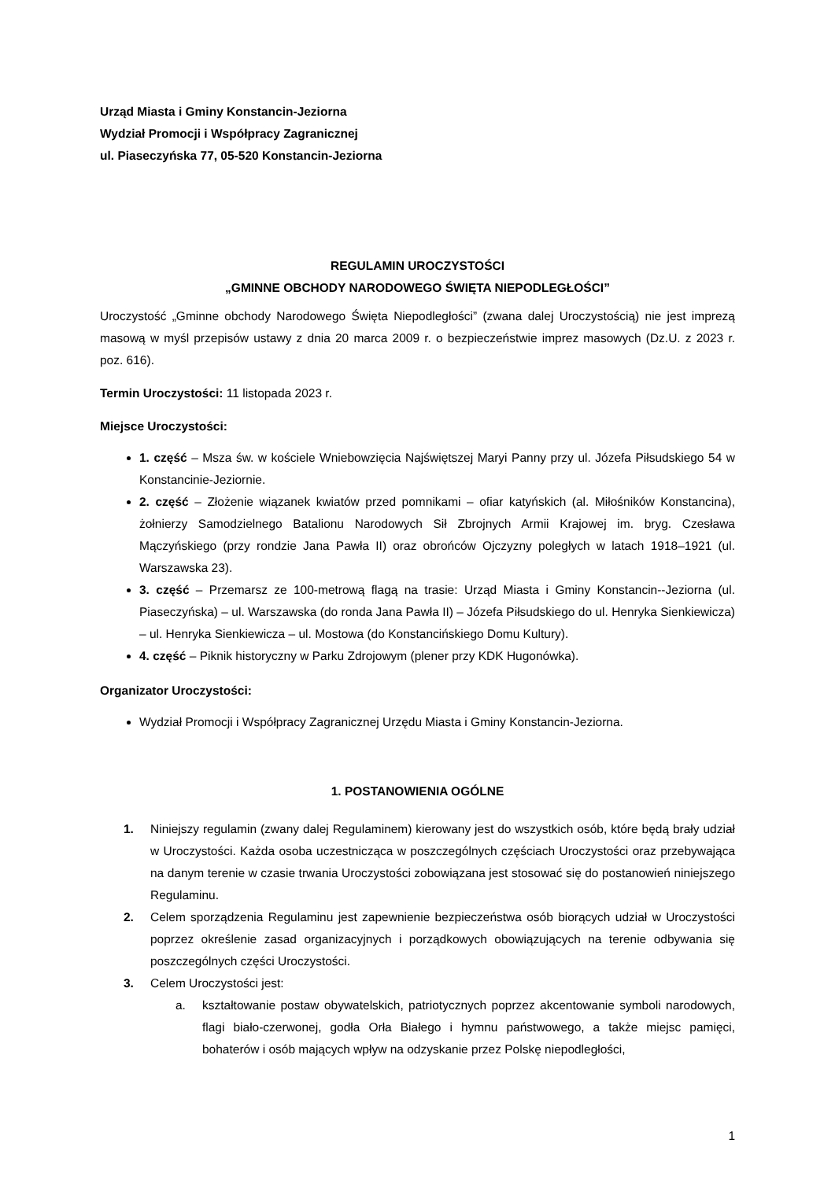Urząd Miasta i Gminy Konstancin-Jeziorna
Wydział Promocji i Współpracy Zagranicznej
ul. Piaseczyńska 77, 05-520 Konstancin-Jeziorna
REGULAMIN UROCZYSTOŚCI
„GMINNE OBCHODY NARODOWEGO ŚWIĘTA NIEPODLEGŁOŚCI”
Uroczystość „Gminne obchody Narodowego Święta Niepodległości” (zwana dalej Uroczystością) nie jest imprezą masową w myśl przepisów ustawy z dnia 20 marca 2009 r. o bezpieczeństwie imprez masowych (Dz.U. z 2023 r. poz. 616).
Termin Uroczystości: 11 listopada 2023 r.
Miejsce Uroczystości:
1. część – Msza św. w kościele Wniebowzięcia Najświętszej Maryi Panny przy ul. Józefa Piłsudskiego 54 w Konstancinie-Jeziornie.
2. część – Złożenie wiązanek kwiatów przed pomnikami – ofiar katyńskich (al. Miłośników Konstancina), żołnierzy Samodzielnego Batalionu Narodowych Sił Zbrojnych Armii Krajowej im. bryg. Czesława Mączyńskiego (przy rondzie Jana Pawła II) oraz obrońców Ojczyzny poległych w latach 1918–1921 (ul. Warszawska 23).
3. część – Przemarsz ze 100-metrową flagą na trasie: Urząd Miasta i Gminy Konstancin--Jeziorna (ul. Piaseczyńska) – ul. Warszawska (do ronda Jana Pawła II) – Józefa Piłsudskiego do ul. Henryka Sienkiewicza) – ul. Henryka Sienkiewicza – ul. Mostowa (do Konstancińskiego Domu Kultury).
4. część – Piknik historyczny w Parku Zdrojowym (plener przy KDK Hugonówka).
Organizator Uroczystości:
Wydział Promocji i Współpracy Zagranicznej Urzędu Miasta i Gminy Konstancin-Jeziorna.
1. POSTANOWIENIA OGÓLNE
1. Niniejszy regulamin (zwany dalej Regulaminem) kierowany jest do wszystkich osób, które będą brały udział w Uroczystości. Każda osoba uczestnicząca w poszczególnych częściach Uroczystości oraz przebywająca na danym terenie w czasie trwania Uroczystości zobowiązana jest stosować się do postanowień niniejszego Regulaminu.
2. Celem sporządzenia Regulaminu jest zapewnienie bezpieczeństwa osób biorących udział w Uroczystości poprzez określenie zasad organizacyjnych i porządkowych obowiązujących na terenie odbywania się poszczególnych części Uroczystości.
3. Celem Uroczystości jest:
a. kształtowanie postaw obywatelskich, patriotycznych poprzez akcentowanie symboli narodowych, flagi biało-czerwonej, godła Orła Białego i hymnu państwowego, a także miejsc pamięci, bohaterów i osób mających wpływ na odzyskanie przez Polskę niepodległości,
1